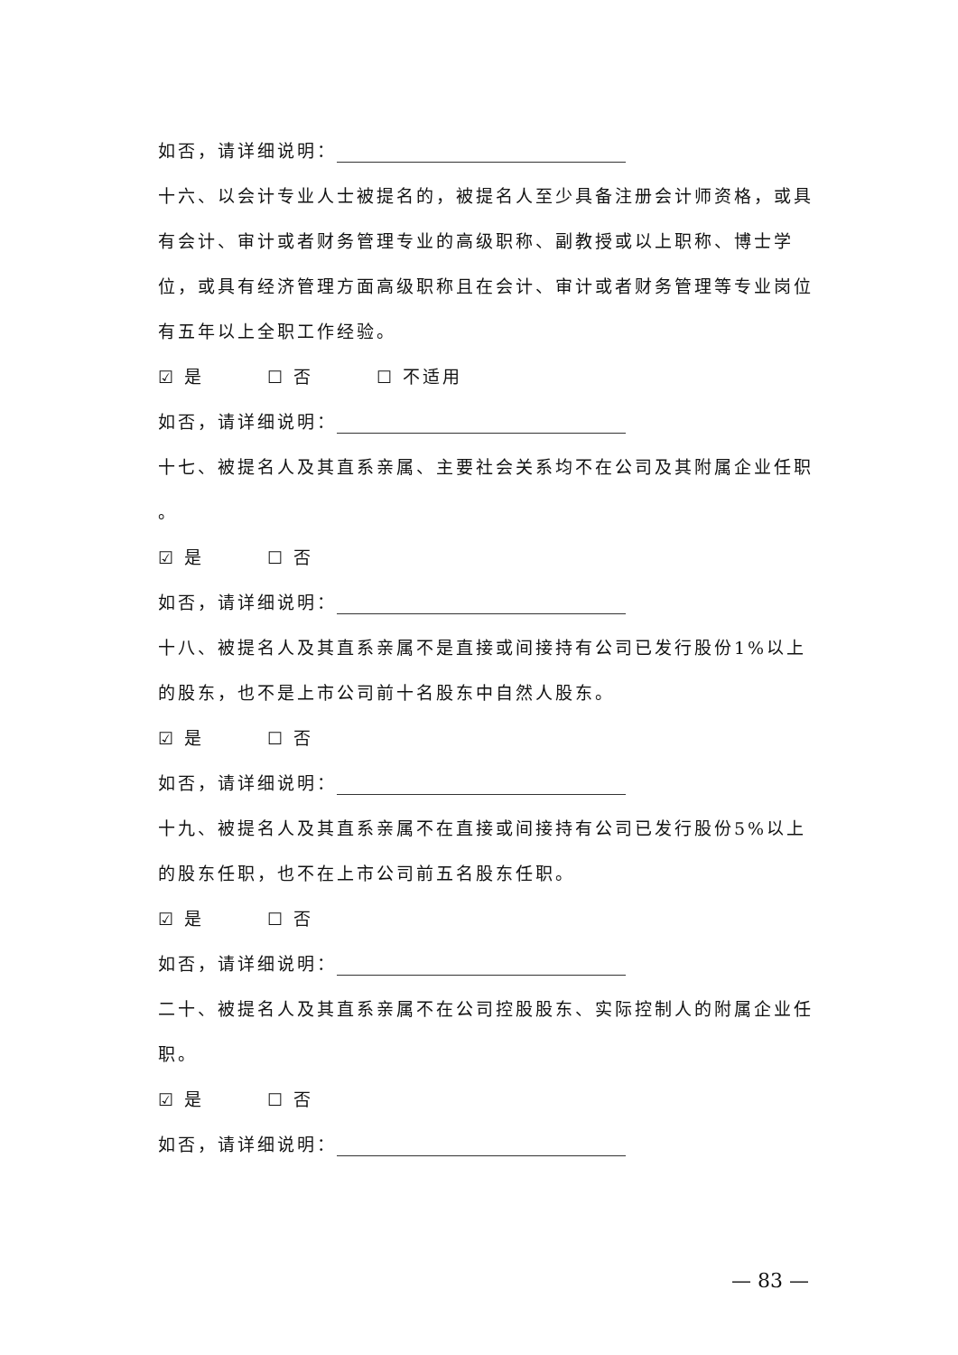如否，请详细说明：
十六、以会计专业人士被提名的，被提名人至少具备注册会计师资格，或具有会计、审计或者财务管理专业的高级职称、副教授或以上职称、博士学位，或具有经济管理方面高级职称且在会计、审计或者财务管理等专业岗位有五年以上全职工作经验。
☑ 是 ☐ 否 ☐ 不适用
如否，请详细说明：
十七、被提名人及其直系亲属、主要社会关系均不在公司及其附属企业任职
。
☑ 是 ☐ 否
如否，请详细说明：
十八、被提名人及其直系亲属不是直接或间接持有公司已发行股份1%以上的股东，也不是上市公司前十名股东中自然人股东。
☑ 是 ☐ 否
如否，请详细说明：
十九、被提名人及其直系亲属不在直接或间接持有公司已发行股份5%以上的股东任职，也不在上市公司前五名股东任职。
☑ 是 ☐ 否
如否，请详细说明：
二十、被提名人及其直系亲属不在公司控股股东、实际控制人的附属企业任职。
☑ 是 ☐ 否
如否，请详细说明：
— 83 —